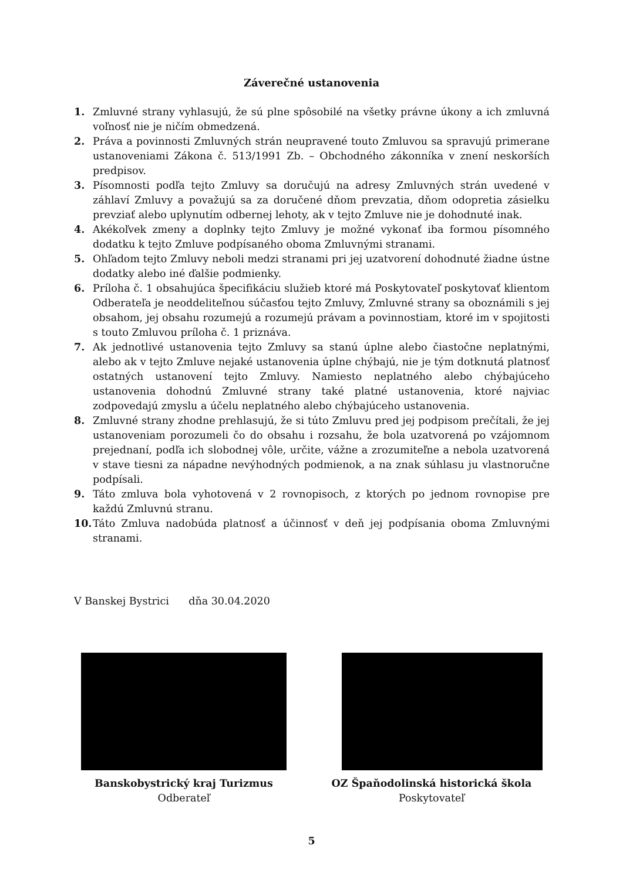Záverečné ustanovenia
1. Zmluvné strany vyhlasujú, že sú plne spôsobilé na všetky právne úkony a ich zmluvná voľnosť nie je ničím obmedzená.
2. Práva a povinnosti Zmluvných strán neupravené touto Zmluvou sa spravujú primerane ustanoveniami Zákona č. 513/1991 Zb. – Obchodného zákonníka v znení neskorších predpisov.
3. Písomnosti podľa tejto Zmluvy sa doručujú na adresy Zmluvných strán uvedené v záhlaví Zmluvy a považujú sa za doručené dňom prevzatia, dňom odopretia zásielku prevziať alebo uplynutím odbernej lehoty, ak v tejto Zmluve nie je dohodnuté inak.
4. Akékoľvek zmeny a doplnky tejto Zmluvy je možné vykonať iba formou písomného dodatku k tejto Zmluve podpísaného oboma Zmluvnými stranami.
5. Ohľadom tejto Zmluvy neboli medzi stranami pri jej uzatvorení dohodnuté žiadne ústne dodatky alebo iné ďalšie podmienky.
6. Príloha č. 1 obsahujúca špecifikáciu služieb ktoré má Poskytovateľ poskytovať klientom Odberateľa je neoddeliteľnou súčasťou tejto Zmluvy, Zmluvné strany sa oboznámili s jej obsahom, jej obsahu rozumejú a rozumejú právam a povinnostiam, ktoré im v spojitosti s touto Zmluvou príloha č. 1 priznáva.
7. Ak jednotlivé ustanovenia tejto Zmluvy sa stanú úplne alebo čiastočne neplatnými, alebo ak v tejto Zmluve nejaké ustanovenia úplne chýbajú, nie je tým dotknutá platnosť ostatných ustanovení tejto Zmluvy. Namiesto neplatného alebo chýbajúceho ustanovenia dohodnú Zmluvné strany také platné ustanovenia, ktoré najviac zodpovedajú zmyslu a účelu neplatného alebo chýbajúceho ustanovenia.
8. Zmluvné strany zhodne prehlasujú, že si túto Zmluvu pred jej podpisom prečítali, že jej ustanoveniam porozumeli čo do obsahu i rozsahu, že bola uzatvorená po vzájomnom prejednaní, podľa ich slobodnej vôle, určite, vážne a zrozumiteľne a nebola uzatvorená v stave tiesni za nápadne nevýhodných podmienok, a na znak súhlasu ju vlastnoručne podpísali.
9. Táto zmluva bola vyhotovená v 2 rovnopisoch, z ktorých po jednom rovnopise pre každú Zmluvnú stranu.
10. Táto Zmluva nadobúda platnosť a účinnosť v deň jej podpísania oboma Zmluvnými stranami.
V Banskej Bystrici dňa 30.04.2020
Banskobystrický kraj Turizmus
Odberateľ
OZ Špaňodolinská historická škola
Poskytovateľ
5